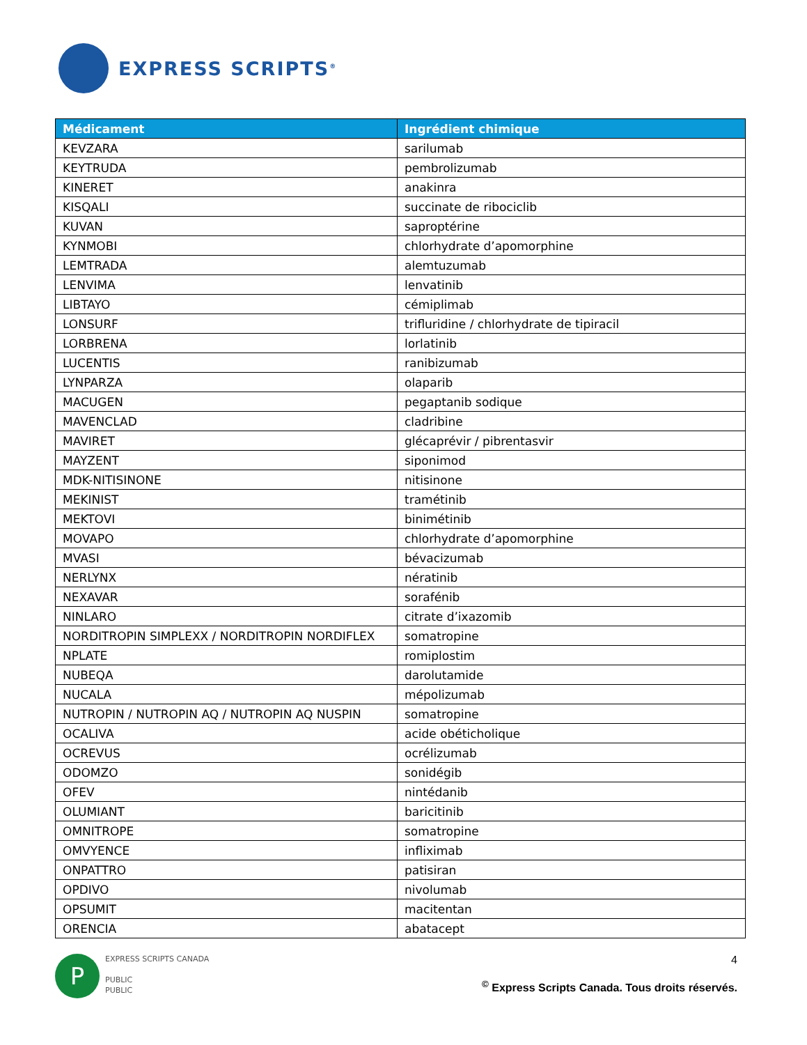EXPRESS SCRIPTS<sup>®</sup>
| Médicament | Ingrédient chimique |
| --- | --- |
| KEVZARA | sarilumab |
| KEYTRUDA | pembrolizumab |
| KINERET | anakinra |
| KISQALI | succinate de ribociclib |
| KUVAN | saproptérine |
| KYNMOBI | chlorhydrate d’apomorphine |
| LEMTRADA | alemtuzumab |
| LENVIMA | lenvatinib |
| LIBTAYO | cémiplimab |
| LONSURF | trifluridine / chlorhydrate de tipiracil |
| LORBRENA | lorlatinib |
| LUCENTIS | ranibizumab |
| LYNPARZA | olaparib |
| MACUGEN | pegaptanib sodique |
| MAVENCLAD | cladribine |
| MAVIRET | glécaprévir / pibrentasvir |
| MAYZENT | siponimod |
| MDK-NITISINONE | nitisinone |
| MEKINIST | tramétinib |
| MEKTOVI | binimétinib |
| MOVAPO | chlorhydrate d’apomorphine |
| MVASI | bévacizumab |
| NERLYNX | nératinib |
| NEXAVAR | sorafénib |
| NINLARO | citrate d’ixazomib |
| NORDITROPIN SIMPLEXX / NORDITROPIN NORDIFLEX | somatropine |
| NPLATE | romiplostim |
| NUBEQA | darolutamide |
| NUCALA | mépolizumab |
| NUTROPIN / NUTROPIN AQ / NUTROPIN AQ NUSPIN | somatropine |
| OCALIVA | acide obéticholique |
| OCREVUS | ocrélizumab |
| ODOMZO | sonidégib |
| OFEV | nintédanib |
| OLUMIANT | baricitinib |
| OMNITROPE | somatropine |
| OMVYENCE | infliximab |
| ONPATTRO | patisiran |
| OPDIVO | nivolumab |
| OPSUMIT | macitentan |
| ORENCIA | abatacept |
P
EXPRESS SCRIPTS CANADA
PUBLIC
PUBLIC
4
<sup>©</sup> Express Scripts Canada. Tous droits réservés.